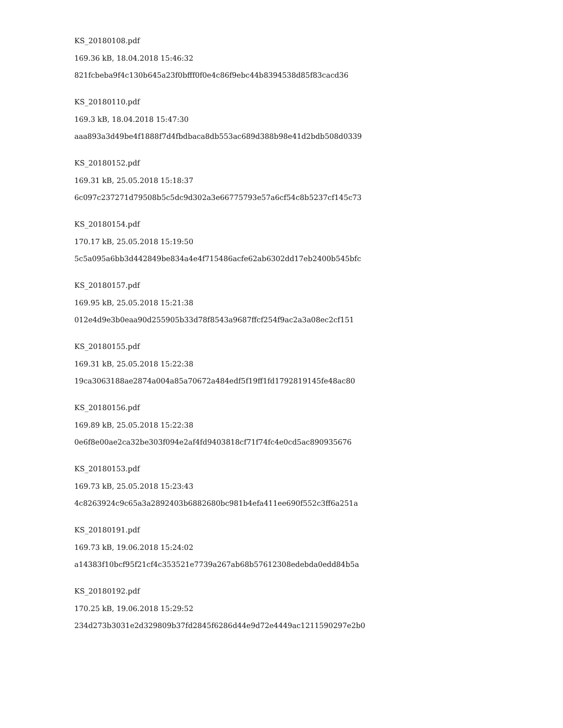KS_20180108.pdf
169.36 kB, 18.04.2018 15:46:32
821fcbeba9f4c130b645a23f0bfff0f0e4c86f9ebc44b8394538d85f83cacd36
KS_20180110.pdf
169.3 kB, 18.04.2018 15:47:30
aaa893a3d49be4f1888f7d4fbdbaca8db553ac689d388b98e41d2bdb508d0339
KS_20180152.pdf
169.31 kB, 25.05.2018 15:18:37
6c097c237271d79508b5c5dc9d302a3e66775793e57a6cf54c8b5237cf145c73
KS_20180154.pdf
170.17 kB, 25.05.2018 15:19:50
5c5a095a6bb3d442849be834a4e4f715486acfe62ab6302dd17eb2400b545bfc
KS_20180157.pdf
169.95 kB, 25.05.2018 15:21:38
012e4d9e3b0eaa90d255905b33d78f8543a9687ffcf254f9ac2a3a08ec2cf151
KS_20180155.pdf
169.31 kB, 25.05.2018 15:22:38
19ca3063188ae2874a004a85a70672a484edf5f19ff1fd1792819145fe48ac80
KS_20180156.pdf
169.89 kB, 25.05.2018 15:22:38
0e6f8e00ae2ca32be303f094e2af4fd9403818cf71f74fc4e0cd5ac890935676
KS_20180153.pdf
169.73 kB, 25.05.2018 15:23:43
4c8263924c9c65a3a2892403b6882680bc981b4efa411ee690f552c3ff6a251a
KS_20180191.pdf
169.73 kB, 19.06.2018 15:24:02
a14383f10bcf95f21cf4c353521e7739a267ab68b57612308edebda0edd84b5a
KS_20180192.pdf
170.25 kB, 19.06.2018 15:29:52
234d273b3031e2d329809b37fd2845f6286d44e9d72e4449ac1211590297e2b0